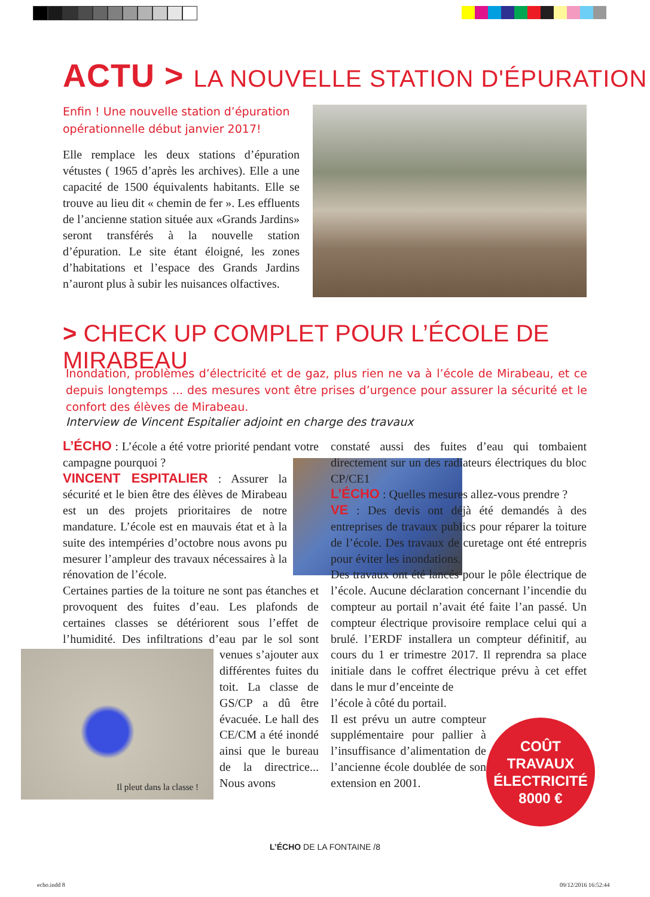ACTU > LA NOUVELLE STATION D'ÉPURATION
Enfin ! Une nouvelle station d’épuration opérationnelle début janvier 2017!
Elle remplace les deux stations d’épuration vétustes ( 1965 d’après les archives). Elle a une capacité de 1500 équivalents habitants. Elle se trouve au lieu dit « chemin de fer ». Les effluents de l’ancienne station située aux «Grands Jardins» seront transférés à la nouvelle station d’épuration. Le site étant éloigné, les zones d’habitations et l’espace des Grands Jardins n’auront plus à subir les nuisances olfactives.
> CHECK UP COMPLET POUR L’ÉCOLE DE MIRABEAU
Inondation, problèmes d’électricité et de gaz, plus rien ne va à l’école de Mirabeau, et ce depuis longtemps ... des mesures vont être prises d’urgence pour assurer la sécurité et le confort des élèves de Mirabeau.
Interview de Vincent Espitalier adjoint en charge des travaux
L’ÉCHO : L’école a été votre priorité pendant votre campagne pourquoi ?
VINCENT ESPITALIER : Assurer la sécurité et le bien être des élèves de Mirabeau est un des projets prioritaires de notre mandature. L’école est en mauvais état et à la suite des intempéries d’octobre nous avons pu mesurer l’ampleur des travaux nécessaires à la rénovation de l’école.
Certaines parties de la toiture ne sont pas étanches et provoquent des fuites d’eau. Les plafonds de certaines classes se détériorent sous l’effet de l’humidité. Des infiltrations d’eau par le sol sont venues
Il pleut dans la classe !
s’ajouter aux différentes fuites du toit. La classe de GS/CP a dû être évacuée. Le hall des CE/CM a été inondé ainsi que le bureau de la directrice... Nous avons
constaté aussi des fuites d’eau qui tombaient directement sur un des radiateurs électriques du bloc CP/CE1
L’ÉCHO : Quelles mesures allez-vous prendre ?
VE : Des devis ont déjà été demandés à des entreprises de travaux publics pour réparer la toiture de l’école. Des travaux de curetage ont été entrepris pour éviter les inondations.
Des travaux ont été lancés pour le pôle électrique de l’école. Aucune déclaration concernant l’incendie du compteur au portail n’avait été faite l’an passé. Un compteur électrique provisoire remplace celui qui a brulé. l’ERDF installera un compteur définitif, au cours du 1 er trimestre 2017. Il reprendra sa place initiale dans le coffret électrique prévu à cet effet dans le mur d’enceinte de
l’école à côté du portail.
Il est prévu un autre compteur supplémentaire pour pallier à l’insuffisance d’alimentation de l’ancienne école doublée de son extension en 2001.
COÛT
TRAVAUX
ÉLECTRICITÉ
8000 €
L’ÉCHO DE LA FONTAINE /8
echo.indd 8 09/12/2016 16:52:44